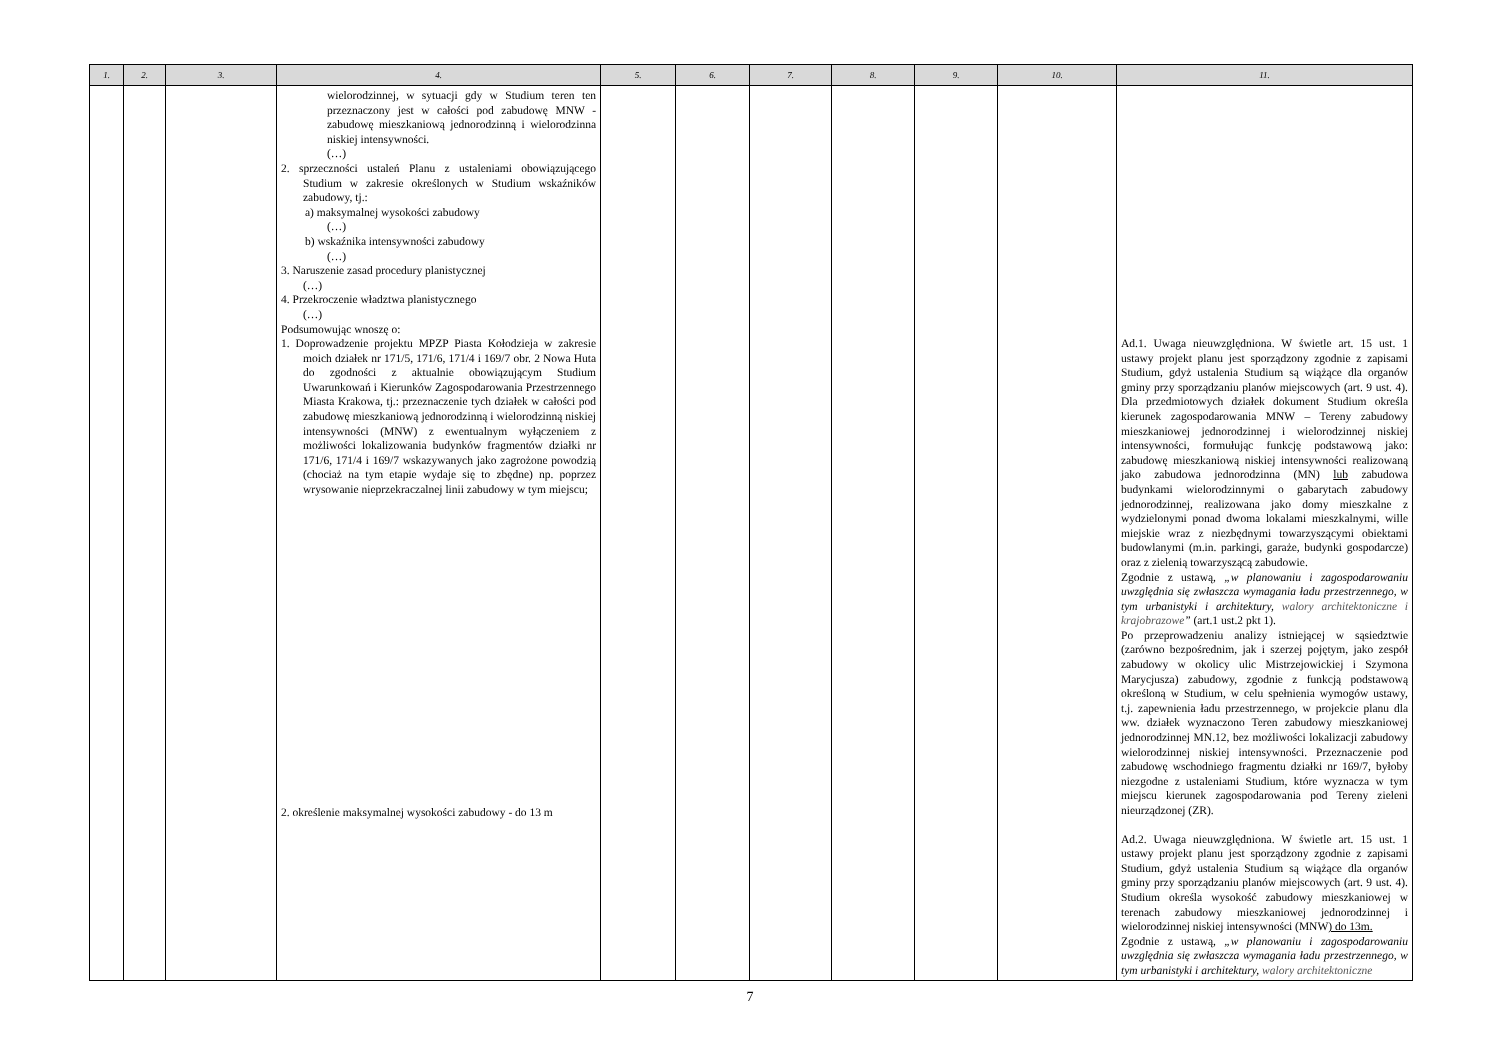| 1. | 2. | 3. | 4. | 5. | 6. | 7. | 8. | 9. | 10. | 11. |
| --- | --- | --- | --- | --- | --- | --- | --- | --- | --- | --- |
| | | | wielorodzinnej, w sytuacji gdy w Studium teren ten przeznaczony jest w całości pod zabudowę MNW - zabudowę mieszkaniową jednorodzinną i wielorodzinna niskiej intensywności. (…) 2. sprzeczności ustaleń Planu z ustaleniami obowiązującego Studium w zakresie określonych w Studium wskaźników zabudowy, tj.: a) maksymalnej wysokości zabudowy (…) b) wskaźnika intensywności zabudowy (…) 3. Naruszenie zasad procedury planistycznej (…) 4. Przekroczenie władztwa planistycznego (…) Podsumowując wnoszę o: 1. Doprowadzenie projektu MPZP Piasta Kołodzieja w zakresie moich działek nr 171/5, 171/6, 171/4 i 169/7 obr. 2 Nowa Huta do zgodności z aktualnie obowiązującym Studium Uwarunkowań i Kierunków Zagospodarowania Przestrzennego Miasta Krakowa, tj.: przeznaczenie tych działek w całości pod zabudowę mieszkaniową jednorodzinną i wielorodzinną niskiej intensywności (MNW) z ewentualnym wyłączeniem z możliwości lokalizowania budynków fragmentów działki nr 171/6, 171/4 i 169/7 wskazywanych jako zagrożone powodzią (chociaż na tym etapie wydaje się to zbędne) np. poprzez wrysowanie nieprzekraczalnej linii zabudowy w tym miejscu; 2. określenie maksymalnej wysokości zabudowy - do 13 m | | | | | | | Ad.1. Uwaga nieuwzględniona. W świetle art. 15 ust. 1 ustawy projekt planu jest sporządzony zgodnie z zapisami Studium, gdyż ustalenia Studium są wiążące dla organów gminy przy sporządzaniu planów miejscowych (art. 9 ust. 4). Dla przedmiotowych działek dokument Studium określa kierunek zagospodarowania MNW – Tereny zabudowy mieszkaniowej jednorodzinnej i wielorodzinnej niskiej intensywności, formułując funkcję podstawową jako: zabudowę mieszkaniową niskiej intensywności realizowaną jako zabudowa jednorodzinna (MN) lub zabudowa budynkami wielorodzinnymi o gabarytach zabudowy jednorodzinnej, realizowana jako domy mieszkalne z wydzielonymi ponad dwoma lokalami mieszkalnymi, wille miejskie wraz z niezbędnymi towarzyszącymi obiektami budowlanymi (m.in. parkingi, garaże, budynki gospodarcze) oraz z zielenią towarzyszącą zabudowie. Zgodnie z ustawą, „w planowaniu i zagospodarowaniu uwzględnia się zwłaszcza wymagania ładu przestrzennego, w tym urbanistyki i architektury, walory architektoniczne i krajobrazowe ” (art.1 ust.2 pkt 1). Po przeprowadzeniu analizy istniejącej w sąsiedztwie (zarówno bezpośrednim, jak i szerzej pojętym, jako zespół zabudowy w okolicy ulic Mistrzejowickiej i Szymona Marycjusza) zabudowy, zgodnie z funkcją podstawową określoną w Studium, w celu spełnienia wymogów ustawy, t.j. zapewnienia ładu przestrzennego, w projekcie planu dla ww. działek wyznaczono Teren zabudowy mieszkaniowej jednorodzinnej MN.12, bez możliwości lokalizacji zabudowy wielorodzinnej niskiej intensywności. Przeznaczenie pod zabudowę wschodniego fragmentu działki nr 169/7, byłoby niezgodne z ustaleniami Studium, które wyznacza w tym miejscu kierunek zagospodarowania pod Tereny zieleni nieurządzonej (ZR). Ad.2. Uwaga nieuwzględniona. W świetle art. 15 ust. 1 ustawy projekt planu jest sporządzony zgodnie z zapisami Studium, gdyż ustalenia Studium są wiążące dla organów gminy przy sporządzaniu planów miejscowych (art. 9 ust. 4). Studium określa wysokość zabudowy mieszkaniowej w terenach zabudowy mieszkaniowej jednorodzinnej i wielorodzinnej niskiej intensywności (MNW ) do 13m. Zgodnie z ustawą, „w planowaniu i zagospodarowaniu uwzględnia się zwłaszcza wymagania ładu przestrzennego, w tym urbanistyki i architektury, walory architektoniczne |
7